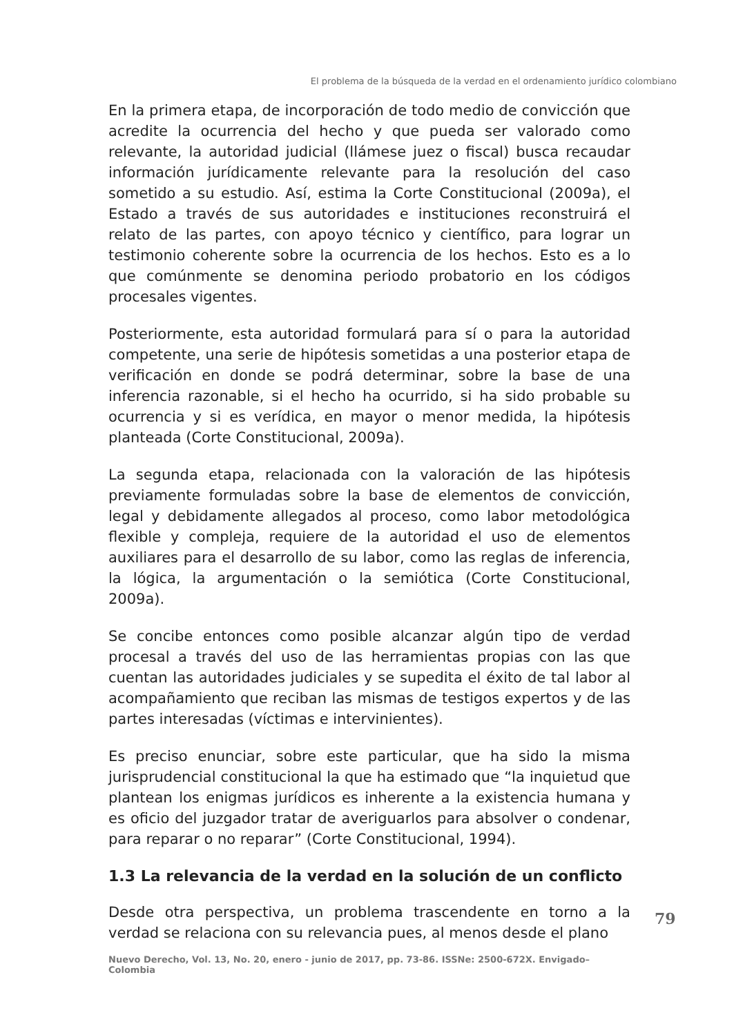El problema de la búsqueda de la verdad en el ordenamiento jurídico colombiano
En la primera etapa, de incorporación de todo medio de convicción que acredite la ocurrencia del hecho y que pueda ser valorado como relevante, la autoridad judicial (llámese juez o fiscal) busca recaudar información jurídicamente relevante para la resolución del caso sometido a su estudio. Así, estima la Corte Constitucional (2009a), el Estado a través de sus autoridades e instituciones reconstruirá el relato de las partes, con apoyo técnico y científico, para lograr un testimonio coherente sobre la ocurrencia de los hechos. Esto es a lo que comúnmente se denomina periodo probatorio en los códigos procesales vigentes.
Posteriormente, esta autoridad formulará para sí o para la autoridad competente, una serie de hipótesis sometidas a una posterior etapa de verificación en donde se podrá determinar, sobre la base de una inferencia razonable, si el hecho ha ocurrido, si ha sido probable su ocurrencia y si es verídica, en mayor o menor medida, la hipótesis planteada (Corte Constitucional, 2009a).
La segunda etapa, relacionada con la valoración de las hipótesis previamente formuladas sobre la base de elementos de convicción, legal y debidamente allegados al proceso, como labor metodológica flexible y compleja, requiere de la autoridad el uso de elementos auxiliares para el desarrollo de su labor, como las reglas de inferencia, la lógica, la argumentación o la semiótica (Corte Constitucional, 2009a).
Se concibe entonces como posible alcanzar algún tipo de verdad procesal a través del uso de las herramientas propias con las que cuentan las autoridades judiciales y se supedita el éxito de tal labor al acompañamiento que reciban las mismas de testigos expertos y de las partes interesadas (víctimas e intervinientes).
Es preciso enunciar, sobre este particular, que ha sido la misma jurisprudencial constitucional la que ha estimado que “la inquietud que plantean los enigmas jurídicos es inherente a la existencia humana y es oficio del juzgador tratar de averiguarlos para absolver o condenar, para reparar o no reparar” (Corte Constitucional, 1994).
1.3 La relevancia de la verdad en la solución de un conflicto
Desde otra perspectiva, un problema trascendente en torno a la verdad se relaciona con su relevancia pues, al menos desde el plano
79
Nuevo Derecho, Vol. 13, No. 20, enero - junio de 2017, pp. 73-86. ISSNe: 2500-672X. Envigado–Colombia